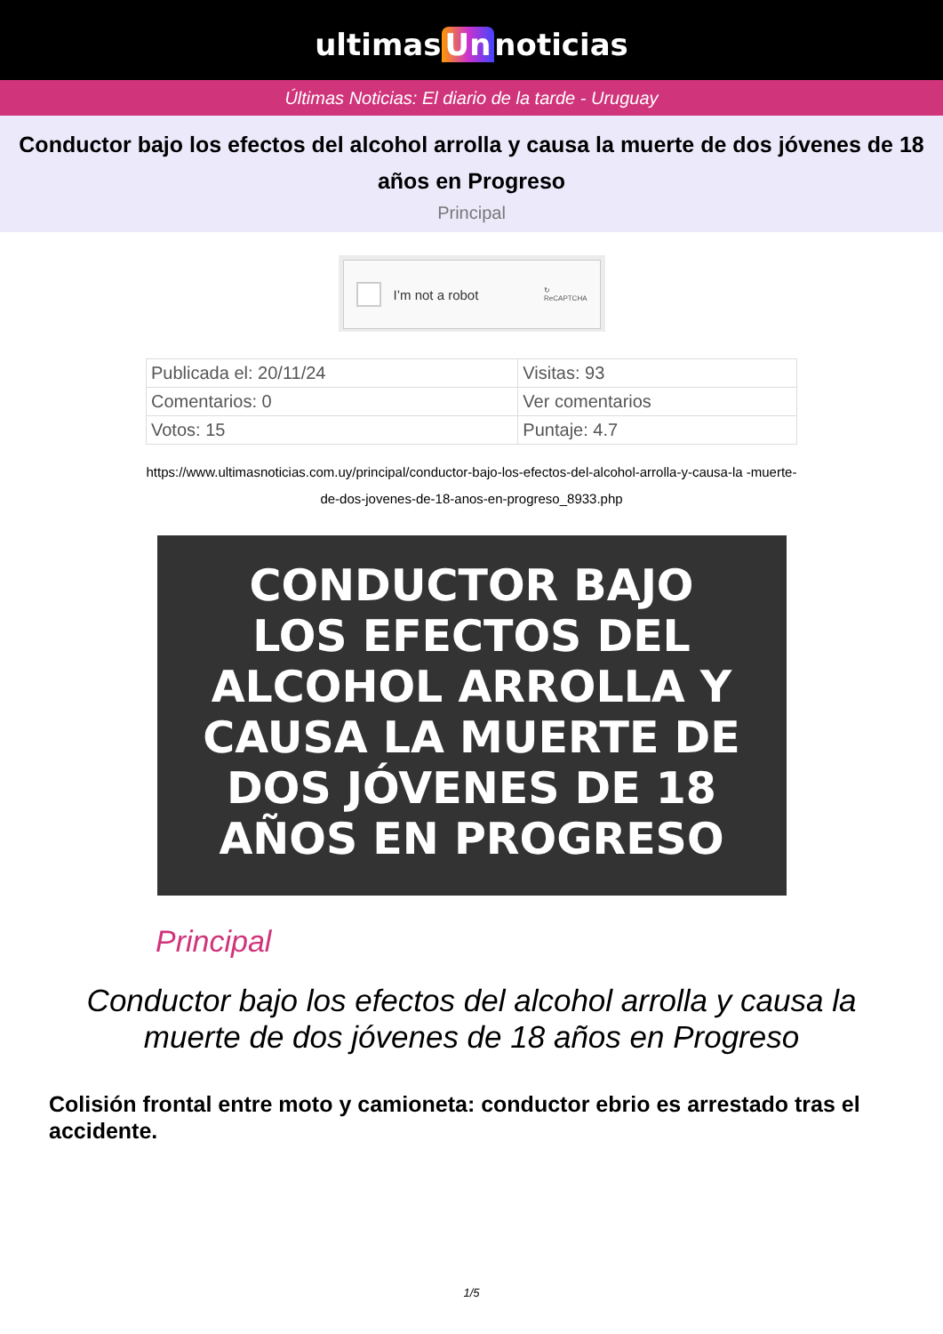ultimas Un noticias
Últimas Noticias: El diario de la tarde - Uruguay
Conductor bajo los efectos del alcohol arrolla y causa la muerte de dos jóvenes de 18 años en Progreso
Principal
I’m not a robot ↻
ReCAPTCHA
| Publicada el: 20/11/24 | Visitas: 93 |
| Comentarios: 0 | Ver comentarios |
| Votos: 15 | Puntaje: 4.7 |
https://www.ultimasnoticias.com.uy/principal/conductor-bajo-los-efectos-del-alcohol-arrolla-y-causa-la -muerte-de-dos-jovenes-de-18-anos-en-progreso_8933.php
CONDUCTOR BAJO
LOS EFECTOS DEL
ALCOHOL ARROLLA Y
CAUSA LA MUERTE DE
DOS JÓVENES DE 18
AÑOS EN PROGRESO
Principal
Conductor bajo los efectos del alcohol arrolla y causa la muerte de dos jóvenes de 18 años en Progreso
Colisión frontal entre moto y camioneta: conductor ebrio es arrestado tras el accidente.
1/5